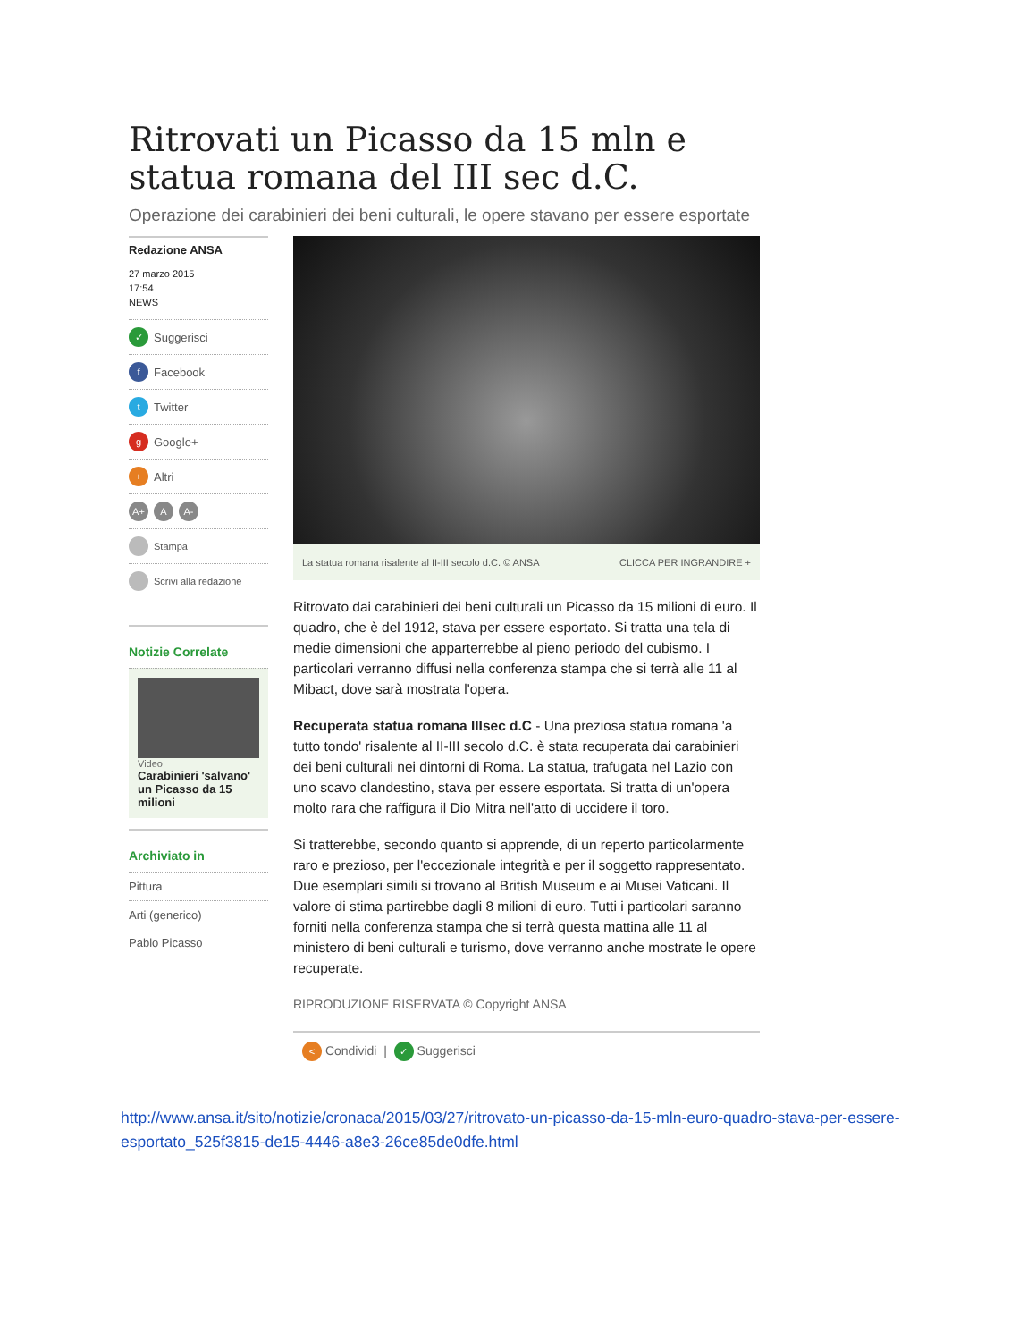Ritrovati un Picasso da 15 mln e statua romana del III sec d.C.
Operazione dei carabinieri dei beni culturali, le opere stavano per essere esportate
Redazione ANSA
27 marzo 2015
17:54
NEWS
✓ Suggerisci
f Facebook
t Twitter
g Google+
+ Altri
A+ A A-
Stampa
Scrivi alla redazione
Notizie Correlate
Video
Carabinieri 'salvano' un Picasso da 15 milioni
Archiviato in
Pittura
Arti (generico)
Pablo Picasso
La statua romana risalente al II-III secolo d.C. © ANSA CLICCA PER INGRANDIRE +
Ritrovato dai carabinieri dei beni culturali un Picasso da 15 milioni di euro. Il quadro, che è del 1912, stava per essere esportato. Si tratta una tela di medie dimensioni che apparterrebbe al pieno periodo del cubismo. I particolari verranno diffusi nella conferenza stampa che si terrà alle 11 al Mibact, dove sarà mostrata l'opera.
Recuperata statua romana IIIsec d.C - Una preziosa statua romana 'a tutto tondo' risalente al II-III secolo d.C. è stata recuperata dai carabinieri dei beni culturali nei dintorni di Roma. La statua, trafugata nel Lazio con uno scavo clandestino, stava per essere esportata. Si tratta di un'opera molto rara che raffigura il Dio Mitra nell'atto di uccidere il toro.
Si tratterebbe, secondo quanto si apprende, di un reperto particolarmente raro e prezioso, per l'eccezionale integrità e per il soggetto rappresentato. Due esemplari simili si trovano al British Museum e ai Musei Vaticani. Il valore di stima partirebbe dagli 8 milioni di euro. Tutti i particolari saranno forniti nella conferenza stampa che si terrà questa mattina alle 11 al ministero di beni culturali e turismo, dove verranno anche mostrate le opere recuperate.
RIPRODUZIONE RISERVATA © Copyright ANSA
< Condividi | ✓ Suggerisci
http://www.ansa.it/sito/notizie/cronaca/2015/03/27/ritrovato-un-picasso-da-15-mln-euro-quadro-stava-per-essere-esportato_525f3815-de15-4446-a8e3-26ce85de0dfe.html